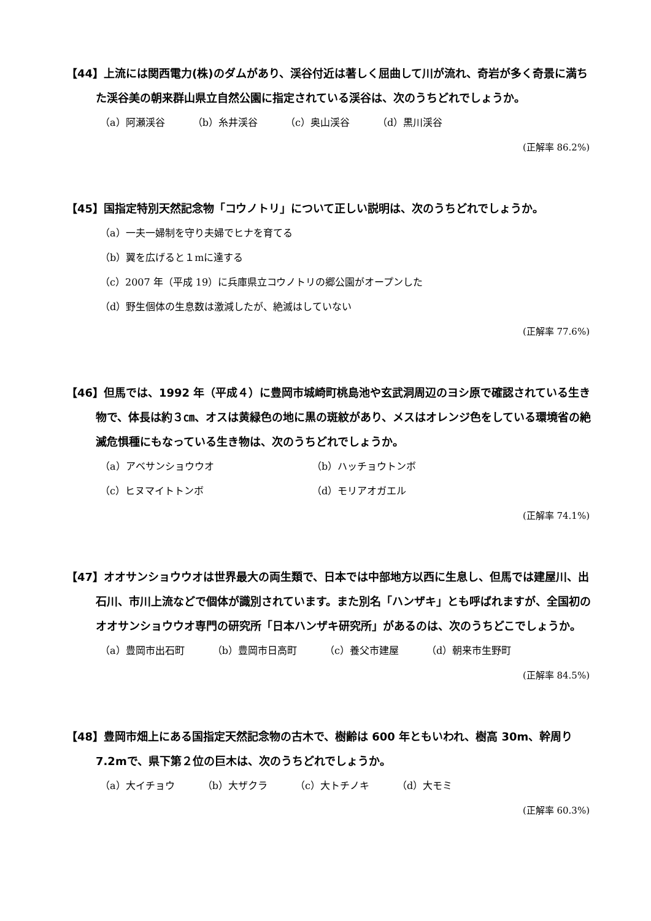【44】上流には関西電力(株)のダムがあり、渓谷付近は著しく屈曲して川が流れ、奇岩が多く奇景に満ちた渓谷美の朝来群山県立自然公園に指定されている渓谷は、次のうちどれでしょうか。
（a）阿瀬渓谷 （b）糸井渓谷 （c）奥山渓谷 （d）黒川渓谷
(正解率 86.2%)
【45】国指定特別天然記念物「コウノトリ」について正しい説明は、次のうちどれでしょうか。
（a）一夫一婦制を守り夫婦でヒナを育てる
（b）翼を広げると１mに達する
（c）2007 年（平成 19）に兵庫県立コウノトリの郷公園がオープンした
（d）野生個体の生息数は激減したが、絶滅はしていない
(正解率 77.6%)
【46】但馬では、1992 年（平成４）に豊岡市城崎町桃島池や玄武洞周辺のヨシ原で確認されている生き物で、体長は約３㎝、オスは黄緑色の地に黒の斑紋があり、メスはオレンジ色をしている環境省の絶滅危惧種にもなっている生き物は、次のうちどれでしょうか。
（a）アベサンショウウオ （b）ハッチョウトンボ
（c）ヒヌマイトトンボ （d）モリアオガエル
(正解率 74.1%)
【47】オオサンショウウオは世界最大の両生類で、日本では中部地方以西に生息し、但馬では建屋川、出石川、市川上流などで個体が識別されています。また別名「ハンザキ」とも呼ばれますが、全国初のオオサンショウウオ専門の研究所「日本ハンザキ研究所」があるのは、次のうちどこでしょうか。
（a）豊岡市出石町 （b）豊岡市日高町 （c）養父市建屋 （d）朝来市生野町
(正解率 84.5%)
【48】豊岡市畑上にある国指定天然記念物の古木で、樹齢は 600 年ともいわれ、樹高 30m、幹周り 7.2mで、県下第２位の巨木は、次のうちどれでしょうか。
（a）大イチョウ （b）大ザクラ （c）大トチノキ （d）大モミ
(正解率 60.3%)